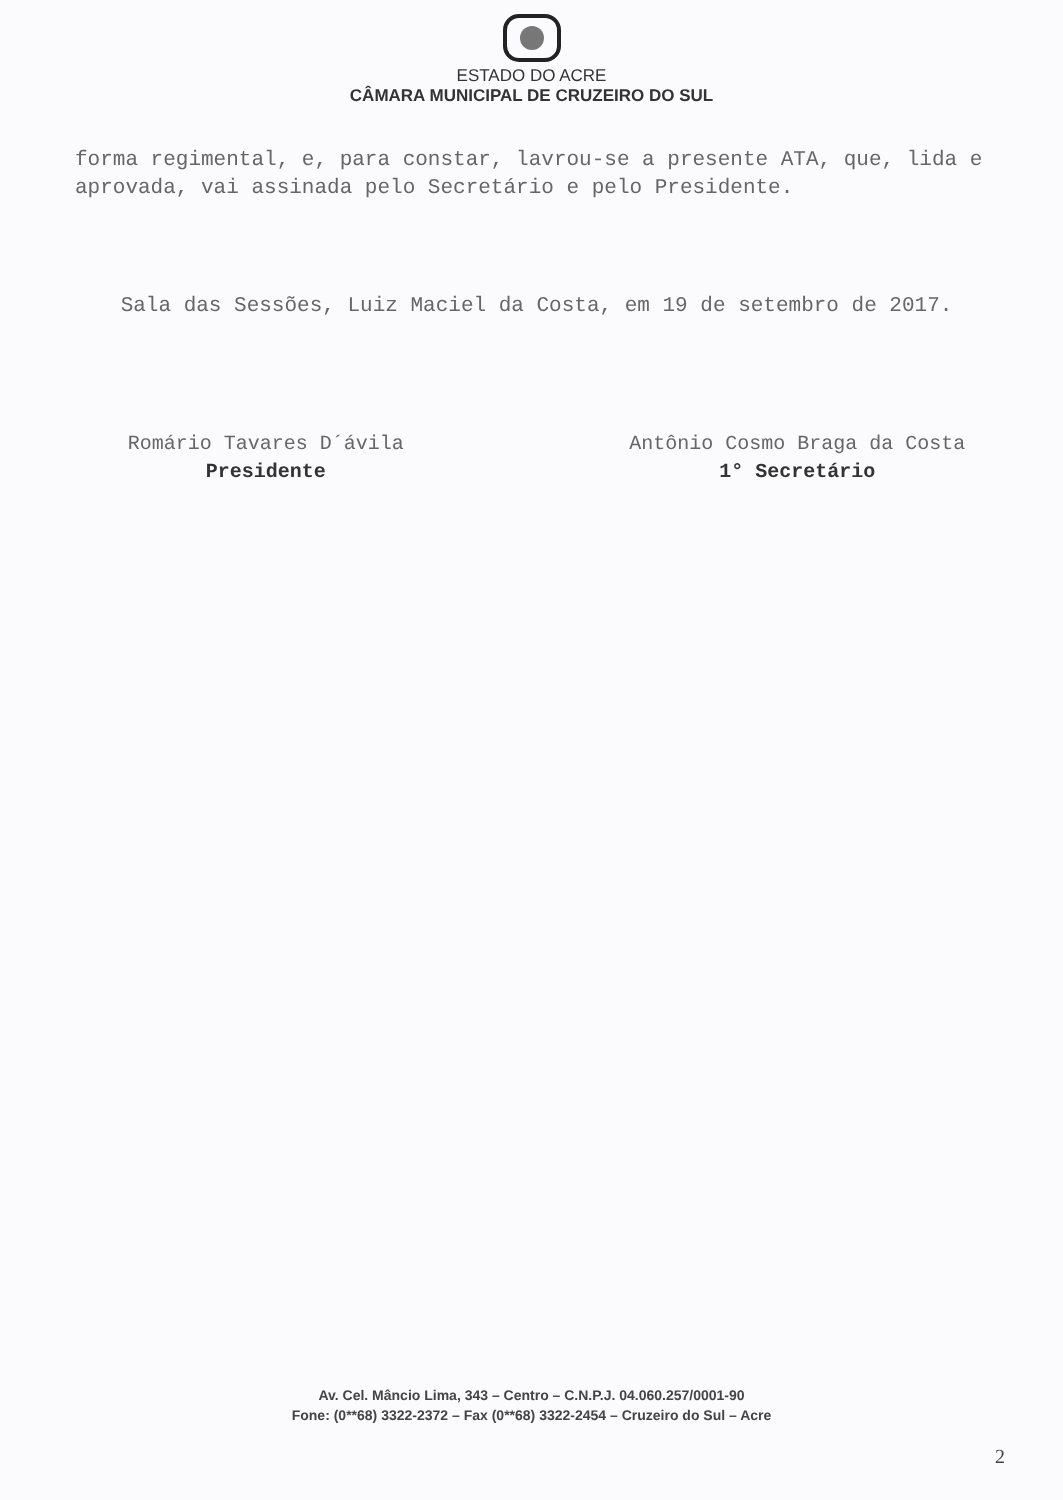ESTADO DO ACRE
CÂMARA MUNICIPAL DE CRUZEIRO DO SUL
forma regimental, e, para constar, lavrou-se a presente ATA, que, lida e aprovada, vai assinada pelo Secretário e pelo Presidente.
Sala das Sessões, Luiz Maciel da Costa, em 19 de setembro de 2017.
Romário Tavares D´ávila
Presidente
Antônio Cosmo Braga da Costa
1° Secretário
Av. Cel. Mâncio Lima, 343 – Centro – C.N.P.J. 04.060.257/0001-90
Fone: (0**68) 3322-2372 – Fax (0**68) 3322-2454 – Cruzeiro do Sul – Acre
2